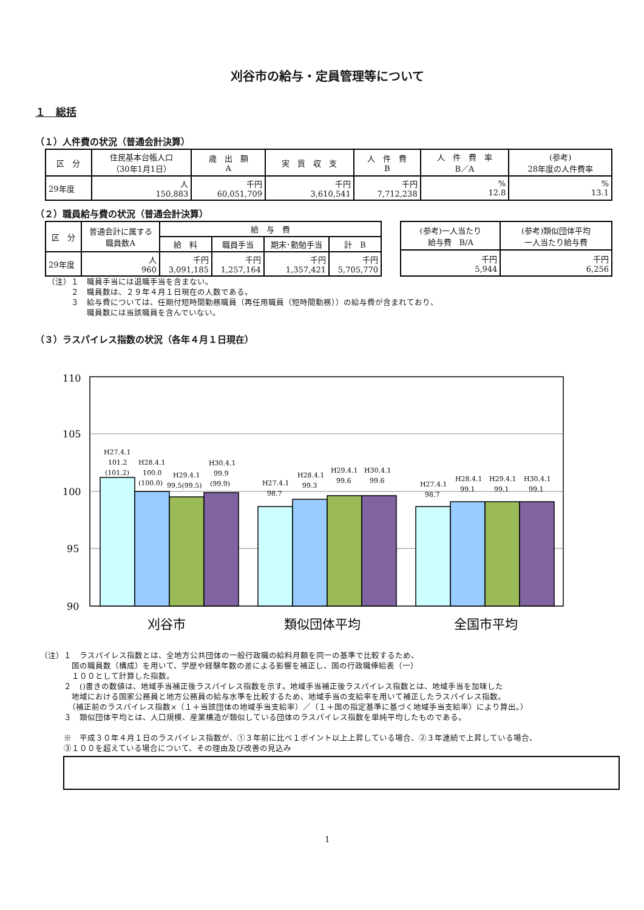刈谷市の給与・定員管理等について
１　総括
（１）人件費の状況（普通会計決算）
| 区 分 | 住民基本台帳人口 （30年1月1日） | 歳 出 額 A | 実 質 収 支 | 人 件 費 B | 人 件 費 率 B／A | (参考) 28年度の人件費率 |
| --- | --- | --- | --- | --- | --- | --- |
| 29年度 | 人 150,883 | 千円 60,051,709 | 千円 3,610,541 | 千円 7,712,238 | % 12.8 | % 13.1 |
（２）職員給与費の状況（普通会計決算）
| 区 分 | 普通会計に属する 職員数A | 給 与 費 | | | |
| --- | --- | --- | --- | --- | --- |
| | | 給 料 | 職員手当 | 期末･勤勉手当 | 計 B |
| 29年度 | 人 960 | 千円 3,091,185 | 千円 1,257,164 | 千円 1,357,421 | 千円 5,705,770 |
| (参考)一人当たり 給与費 B/A | (参考)類似団体平均 一人当たり給与費 |
| --- | --- |
| 千円 5,944 | 千円 6,256 |
（注）１　職員手当には退職手当を含まない。
　　　２　職員数は、２９年４月１日現在の人数である。
　　　３　給与費については、任期付短時間勤務職員（再任用職員（短時間勤務））の給与費が含まれており、
　　　　　職員数には当該職員を含んでいない。
（３）ラスパイレス指数の状況（各年４月１日現在）
110
105
100
95
90
H27.4.1
101.2
(101.2)
H28.4.1
100.0
(100.0)
H29.4.1
99.5(99.5)
H30.4.1
99.9
(99.9)
H27.4.1
98.7
H28.4.1
99.3
H29.4.1
99.6
H30.4.1
99.6
H27.4.1
98.7
H28.4.1
99.1
H29.4.1
99.1
H30.4.1
99.1
刈谷市
類似団体平均
全国市平均
（注）１　ラスパイレス指数とは、全地方公共団体の一般行政職の給料月額を同一の基準で比較するため、
　　　　国の職員数（構成）を用いて、学歴や経験年数の差による影響を補正し、国の行政職俸給表（一）
　　　　１００として計算した指数。
　　　２　()書きの数値は、地域手当補正後ラスパイレス指数を示す。地域手当補正後ラスパイレス指数とは、地域手当を加味した
　　　　地域における国家公務員と地方公務員の給与水準を比較するため、地域手当の支給率を用いて補正したラスパイレス指数。
　　　　（補正前のラスパイレス指数×（１＋当該団体の地域手当支給率）／（１＋国の指定基準に基づく地域手当支給率）により算出。）
　　　３　類似団体平均とは、人口規模、産業構造が類似している団体のラスパイレス指数を単純平均したものである。
　　　※　平成３０年４月１日のラスパイレス指数が、①３年前に比べ１ポイント以上上昇している場合、②３年連続で上昇している場合、
　　　③１００を超えている場合について、その理由及び改善の見込み
1